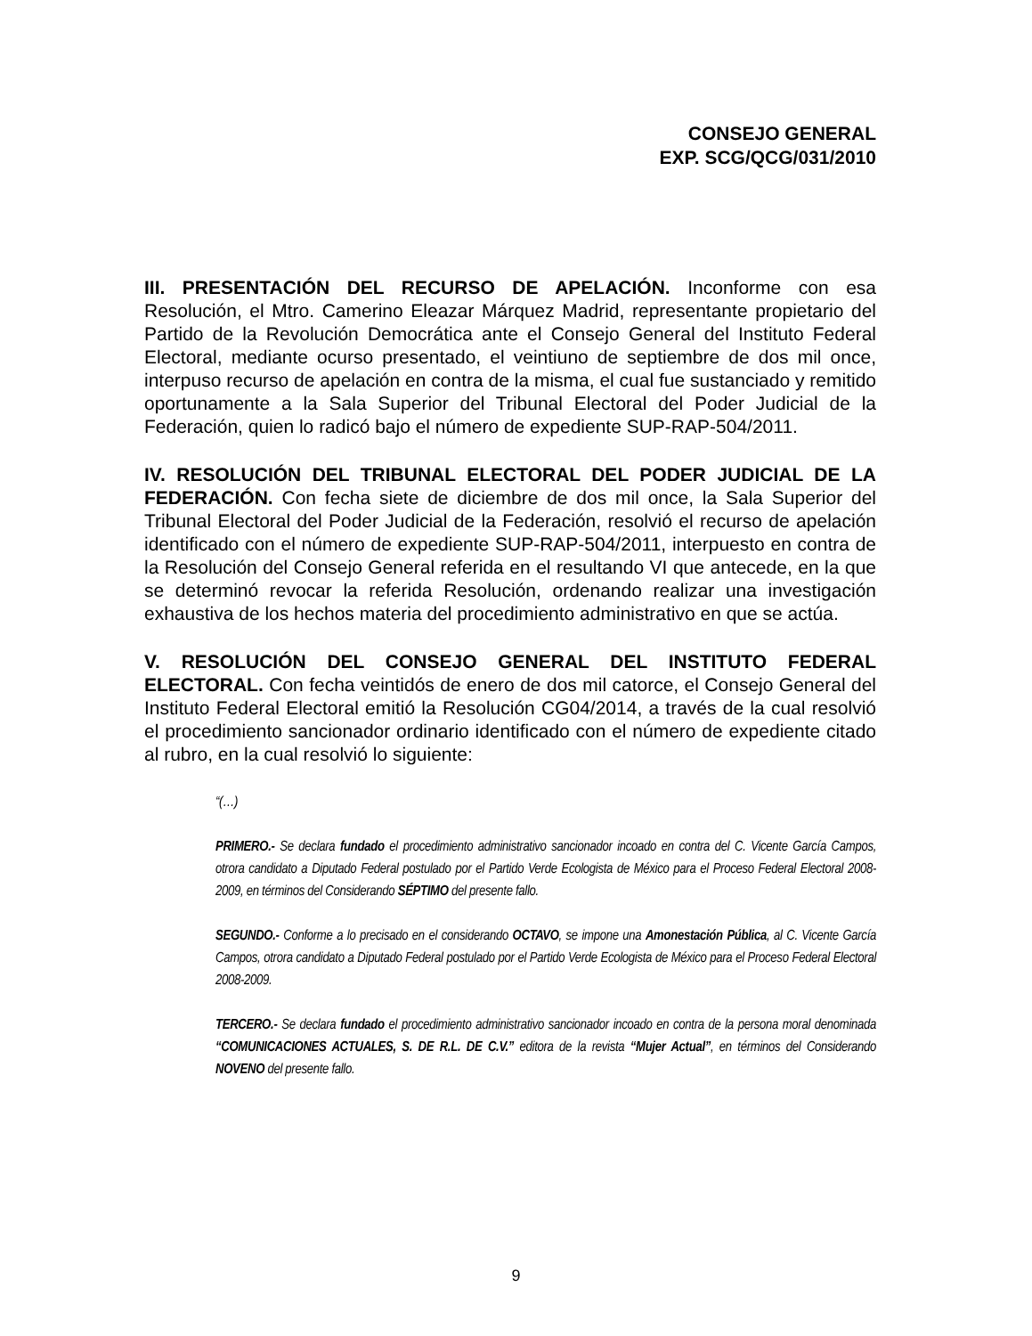CONSEJO GENERAL
EXP. SCG/QCG/031/2010
III. PRESENTACIÓN DEL RECURSO DE APELACIÓN. Inconforme con esa Resolución, el Mtro. Camerino Eleazar Márquez Madrid, representante propietario del Partido de la Revolución Democrática ante el Consejo General del Instituto Federal Electoral, mediante ocurso presentado, el veintiuno de septiembre de dos mil once, interpuso recurso de apelación en contra de la misma, el cual fue sustanciado y remitido oportunamente a la Sala Superior del Tribunal Electoral del Poder Judicial de la Federación, quien lo radicó bajo el número de expediente SUP-RAP-504/2011.
IV. RESOLUCIÓN DEL TRIBUNAL ELECTORAL DEL PODER JUDICIAL DE LA FEDERACIÓN. Con fecha siete de diciembre de dos mil once, la Sala Superior del Tribunal Electoral del Poder Judicial de la Federación, resolvió el recurso de apelación identificado con el número de expediente SUP-RAP-504/2011, interpuesto en contra de la Resolución del Consejo General referida en el resultando VI que antecede, en la que se determinó revocar la referida Resolución, ordenando realizar una investigación exhaustiva de los hechos materia del procedimiento administrativo en que se actúa.
V. RESOLUCIÓN DEL CONSEJO GENERAL DEL INSTITUTO FEDERAL ELECTORAL. Con fecha veintidós de enero de dos mil catorce, el Consejo General del Instituto Federal Electoral emitió la Resolución CG04/2014, a través de la cual resolvió el procedimiento sancionador ordinario identificado con el número de expediente citado al rubro, en la cual resolvió lo siguiente:
“(…)
PRIMERO.- Se declara fundado el procedimiento administrativo sancionador incoado en contra del C. Vicente García Campos, otrora candidato a Diputado Federal postulado por el Partido Verde Ecologista de México para el Proceso Federal Electoral 2008-2009, en términos del Considerando SÉPTIMO del presente fallo.
SEGUNDO.- Conforme a lo precisado en el considerando OCTAVO, se impone una Amonestación Pública, al C. Vicente García Campos, otrora candidato a Diputado Federal postulado por el Partido Verde Ecologista de México para el Proceso Federal Electoral 2008-2009.
TERCERO.- Se declara fundado el procedimiento administrativo sancionador incoado en contra de la persona moral denominada “COMUNICACIONES ACTUALES, S. DE R.L. DE C.V.” editora de la revista “Mujer Actual”, en términos del Considerando NOVENO del presente fallo.
9